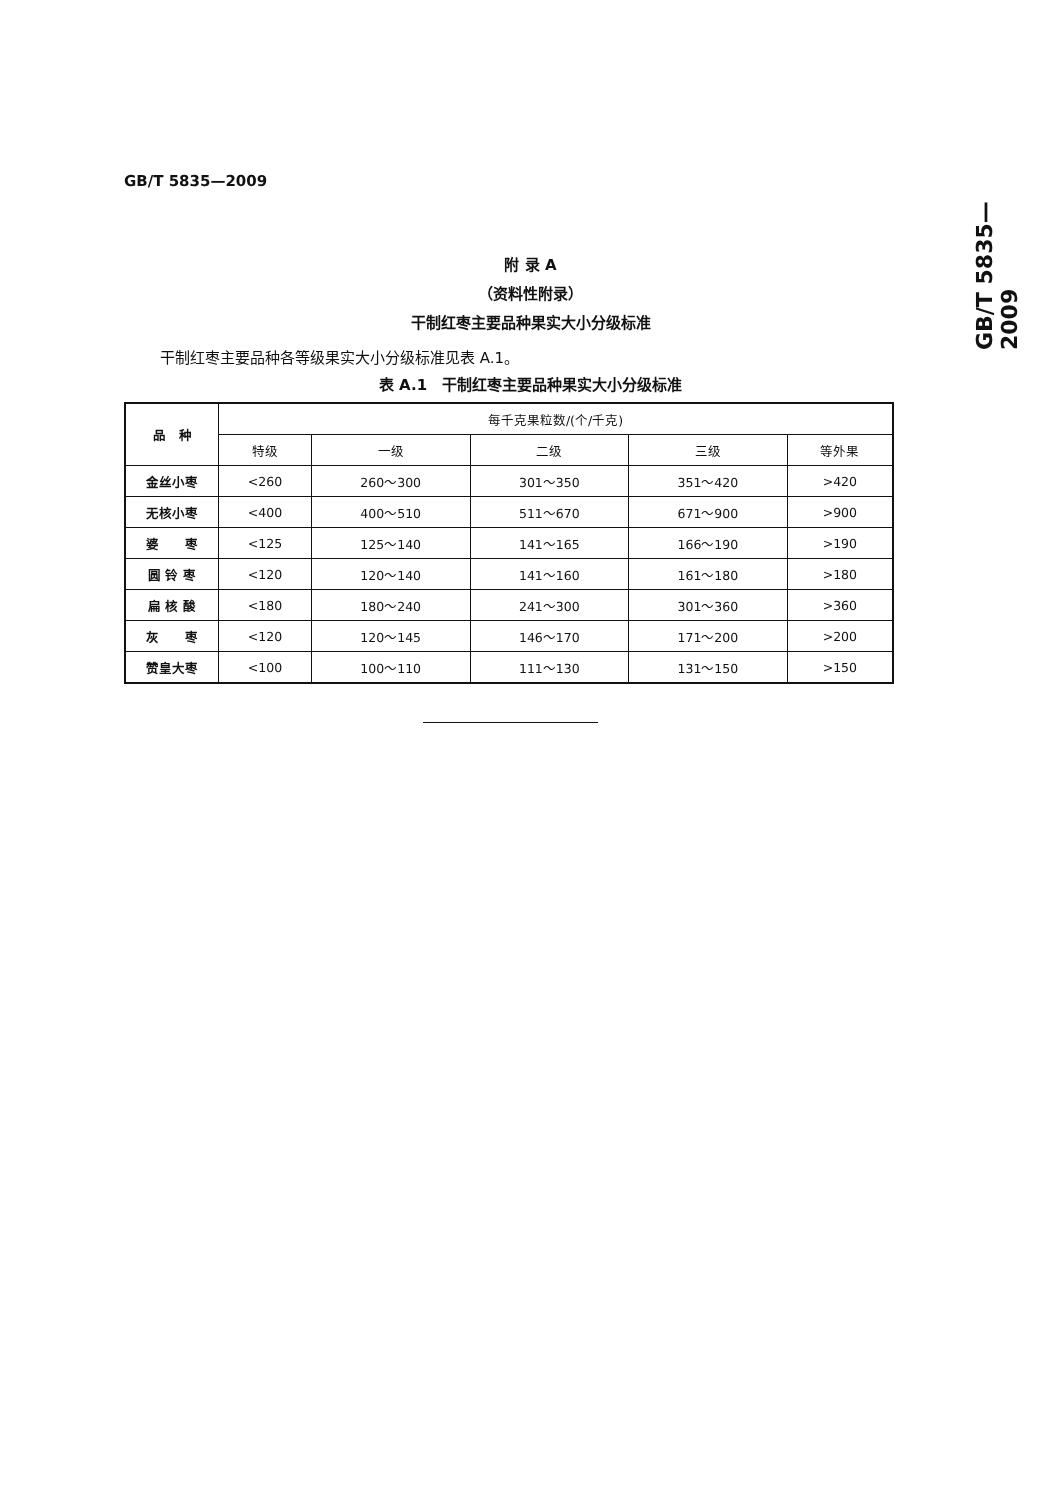GB/T 5835—2009
GB/T 5835—2009
附 录 A
（资料性附录）
干制红枣主要品种果实大小分级标准
干制红枣主要品种各等级果实大小分级标准见表 A.1。
表 A.1　干制红枣主要品种果实大小分级标准
| 品 种 | 每千克果粒数/(个/千克) | | | | |
| --- | --- | --- | --- | --- | --- |
| | 特级 | 一级 | 二级 | 三级 | 等外果 |
| 金丝小枣 | <260 | 260～300 | 301～350 | 351～420 | >420 |
| 无核小枣 | <400 | 400～510 | 511～670 | 671～900 | >900 |
| 婆 枣 | <125 | 125～140 | 141～165 | 166～190 | >190 |
| 圆 铃 枣 | <120 | 120～140 | 141～160 | 161～180 | >180 |
| 扁 核 酸 | <180 | 180～240 | 241～300 | 301～360 | >360 |
| 灰 枣 | <120 | 120～145 | 146～170 | 171～200 | >200 |
| 赞皇大枣 | <100 | 100～110 | 111～130 | 131～150 | >150 |